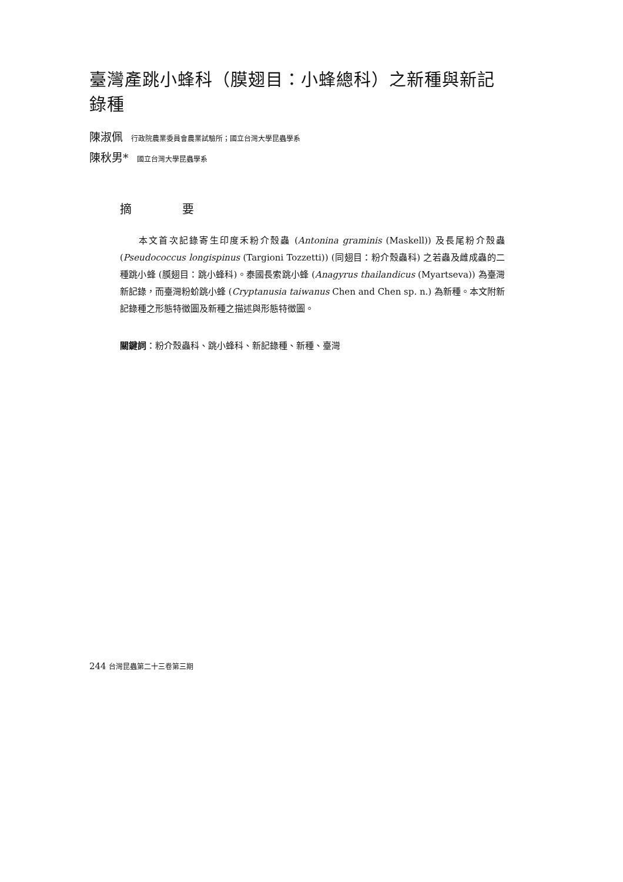臺灣產跳小蜂科（膜翅目：小蜂總科）之新種與新記錄種
陳淑佩 行政院農業委員會農業試驗所；國立台灣大學昆蟲學系
陳秋男* 國立台灣大學昆蟲學系
摘 要
本文首次記錄寄生印度禾粉介殼蟲 (Antonina graminis (Maskell)) 及長尾粉介殼蟲 (Pseudococcus longispinus (Targioni Tozzetti)) (同翅目：粉介殼蟲科) 之若蟲及雌成蟲的二種跳小蜂 (膜翅目：跳小蜂科)。泰國長索跳小蜂 (Anagyrus thailandicus (Myartseva)) 為臺灣新記錄，而臺灣粉蚧跳小蜂 (Cryptanusia taiwanus Chen and Chen sp. n.) 為新種。本文附新記錄種之形態特徵圖及新種之描述與形態特徵圖。
關鍵詞：粉介殼蟲科、跳小蜂科、新記錄種、新種、臺灣
244 台灣昆蟲第二十三卷第三期